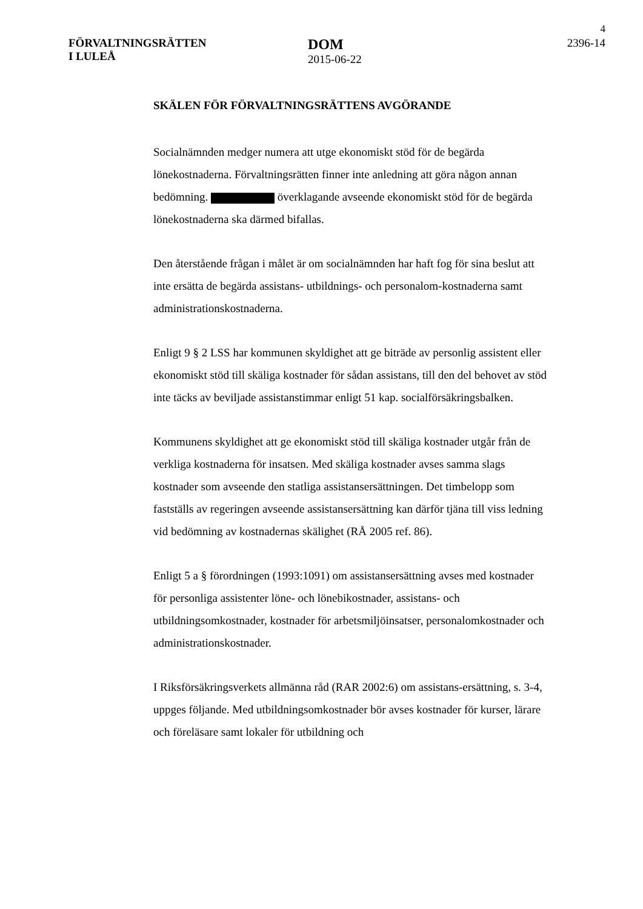4
FÖRVALTNINGSRÄTTEN
I LULEÅ
DOM
2015-06-22
2396-14
SKÄLEN FÖR FÖRVALTNINGSRÄTTENS AVGÖRANDE
Socialnämnden medger numera att utge ekonomiskt stöd för de begärda lönekostnaderna. Förvaltningsrätten finner inte anledning att göra någon annan bedömning. överklagande avseende ekonomiskt stöd för de begärda lönekostnaderna ska därmed bifallas.
Den återstående frågan i målet är om socialnämnden har haft fog för sina beslut att inte ersätta de begärda assistans- utbildnings- och personalom-kostnaderna samt administrationskostnaderna.
Enligt 9 § 2 LSS har kommunen skyldighet att ge biträde av personlig assistent eller ekonomiskt stöd till skäliga kostnader för sådan assistans, till den del behovet av stöd inte täcks av beviljade assistanstimmar enligt 51 kap. socialförsäkringsbalken.
Kommunens skyldighet att ge ekonomiskt stöd till skäliga kostnader utgår från de verkliga kostnaderna för insatsen. Med skäliga kostnader avses samma slags kostnader som avseende den statliga assistansersättningen. Det timbelopp som fastställs av regeringen avseende assistansersättning kan därför tjäna till viss ledning vid bedömning av kostnadernas skälighet (RÅ 2005 ref. 86).
Enligt 5 a § förordningen (1993:1091) om assistansersättning avses med kostnader för personliga assistenter löne- och lönebikostnader, assistans- och utbildningsomkostnader, kostnader för arbetsmiljöinsatser, personalomkostnader och administrationskostnader.
I Riksförsäkringsverkets allmänna råd (RAR 2002:6) om assistans-ersättning, s. 3-4, uppges följande. Med utbildningsomkostnader bör avses kostnader för kurser, lärare och föreläsare samt lokaler för utbildning och